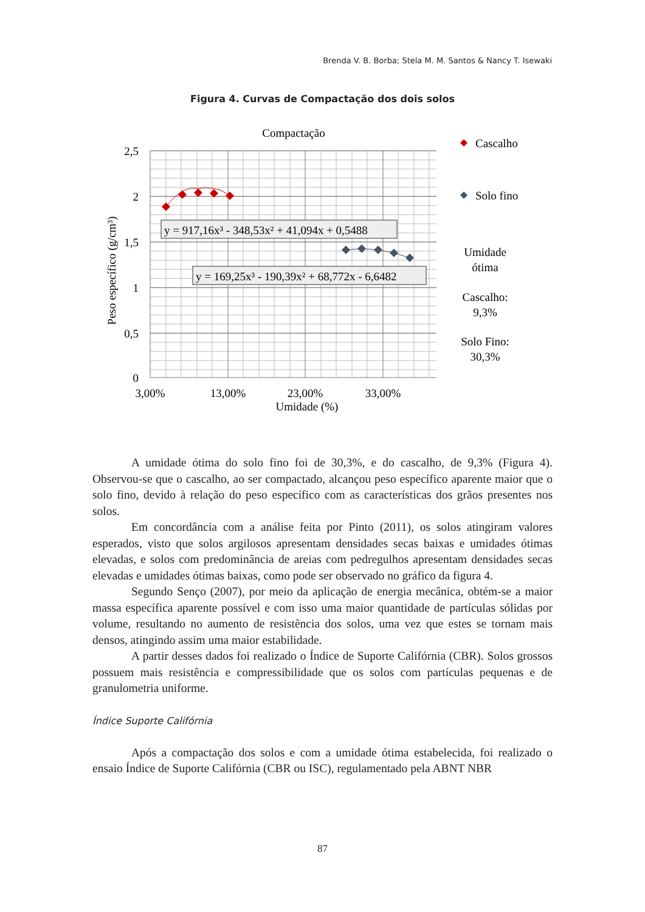Brenda V. B. Borba; Stela M. M. Santos & Nancy T. Isewaki
Figura 4. Curvas de Compactação dos dois solos
Compactação
2,5
2
1,5
1
0,5
0
3,00%
13,00%
23,00%
33,00%
Umidade (%)
Peso específico (g/cm³)
y = 917,16x³ - 348,53x² + 41,094x + 0,5488
y = 169,25x³ - 190,39x² + 68,772x - 6,6482
Cascalho
Solo fino
Umidade
ótima
Cascalho:
9,3%
Solo Fino:
30,3%
A umidade ótima do solo fino foi de 30,3%, e do cascalho, de 9,3% (Figura 4). Observou-se que o cascalho, ao ser compactado, alcançou peso específico aparente maior que o solo fino, devido à relação do peso específico com as características dos grãos presentes nos solos.
Em concordância com a análise feita por Pinto (2011), os solos atingiram valores esperados, visto que solos argilosos apresentam densidades secas baixas e umidades ótimas elevadas, e solos com predominância de areias com pedregulhos apresentam densidades secas elevadas e umidades ótimas baixas, como pode ser observado no gráfico da figura 4.
Segundo Senço (2007), por meio da aplicação de energia mecânica, obtém-se a maior massa específica aparente possível e com isso uma maior quantidade de partículas sólidas por volume, resultando no aumento de resistência dos solos, uma vez que estes se tornam mais densos, atingindo assim uma maior estabilidade.
A partir desses dados foi realizado o Índice de Suporte Califórnia (CBR). Solos grossos possuem mais resistência e compressibilidade que os solos com partículas pequenas e de granulometria uniforme.
Índice Suporte Califórnia
Após a compactação dos solos e com a umidade ótima estabelecida, foi realizado o ensaio Índice de Suporte Califórnia (CBR ou ISC), regulamentado pela ABNT NBR
87